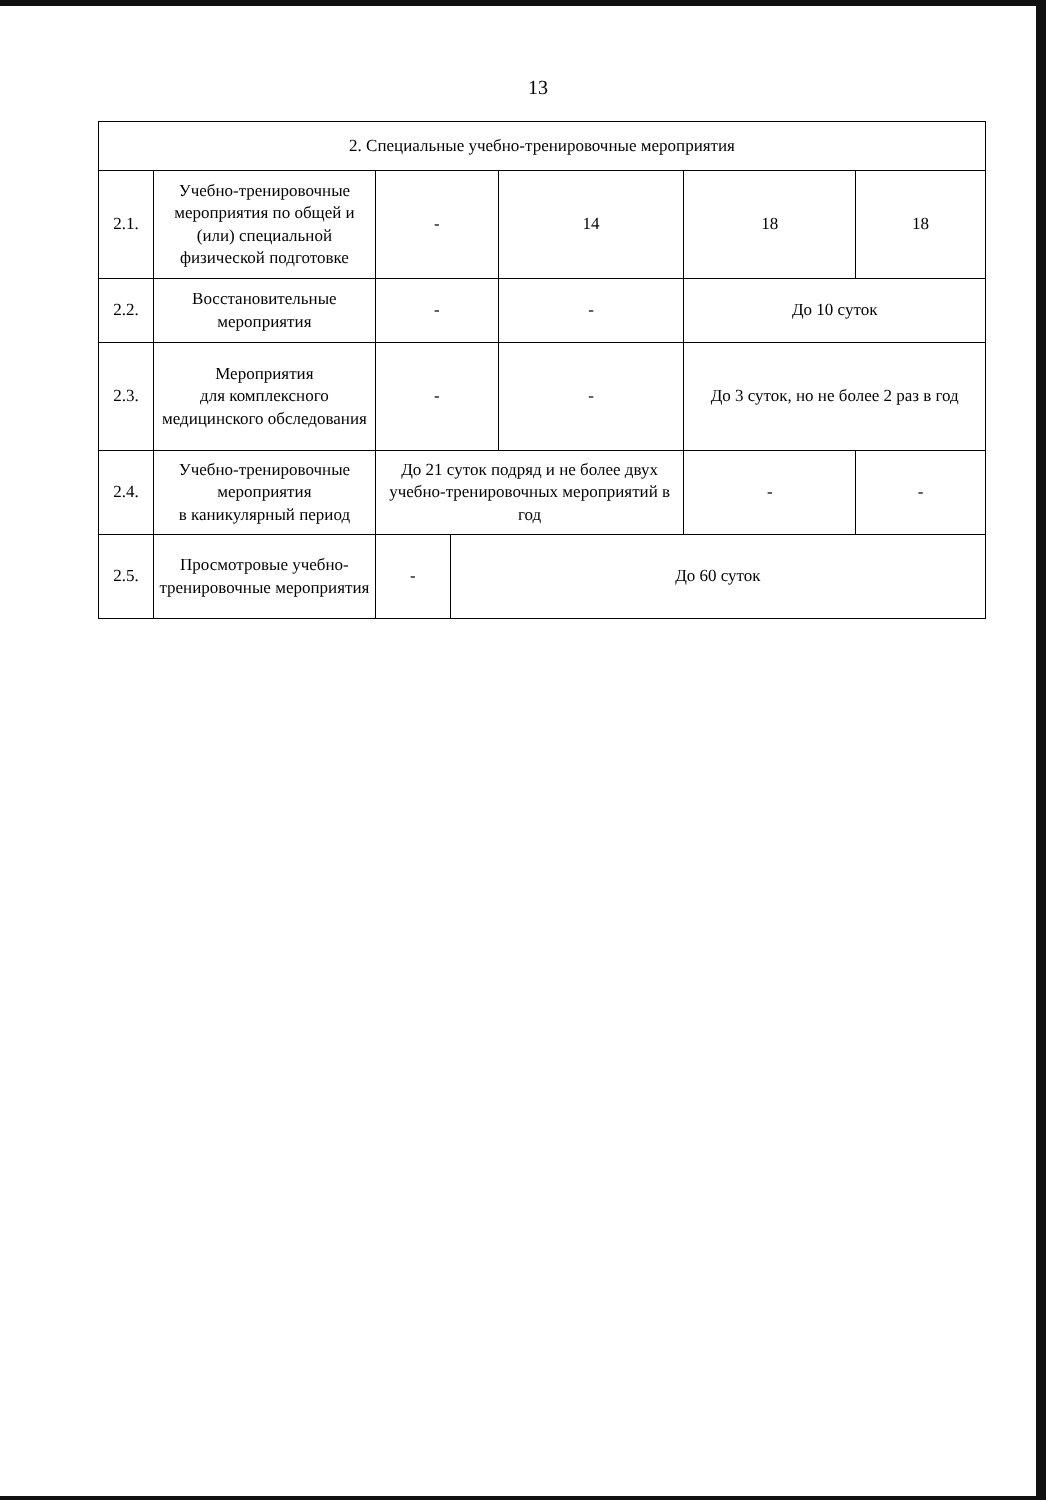13
| 2. Специальные учебно-тренировочные мероприятия | | | | | | |
| 2.1. | Учебно-тренировочные мероприятия по общей и (или) специальной физической подготовке | - | | 14 | 18 | 18 |
| 2.2. | Восстановительные мероприятия | - | | - | До 10 суток | |
| 2.3. | Мероприятия для комплексного медицинского обследования | - | | - | До 3 суток, но не более 2 раз в год | |
| 2.4. | Учебно-тренировочные мероприятия в каникулярный период | До 21 суток подряд и не более двух учебно-тренировочных мероприятий в год | | | - | - |
| 2.5. | Просмотровые учебно-тренировочные мероприятия | - | До 60 суток | | | |